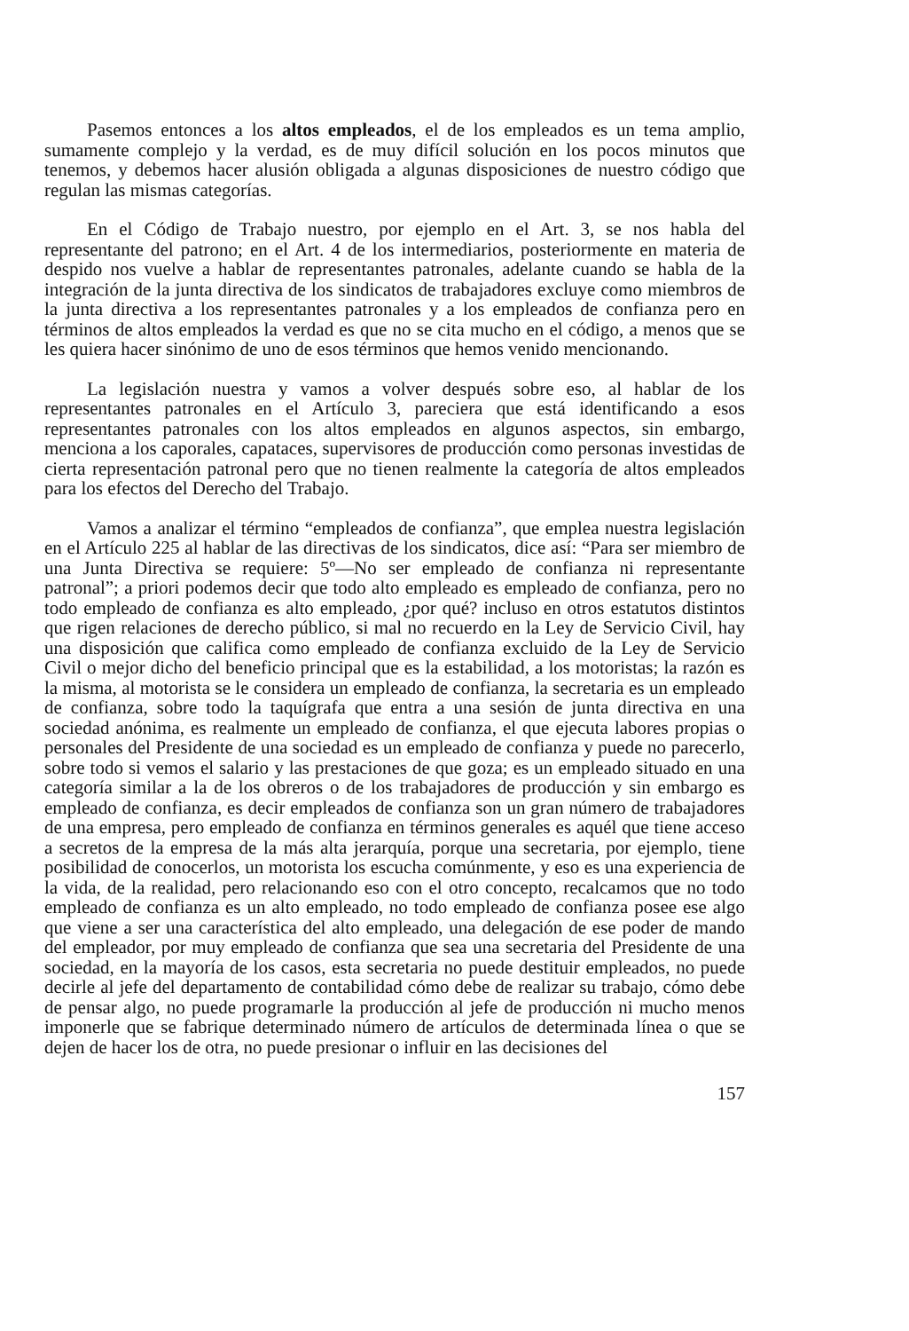Pasemos entonces a los altos empleados, el de los empleados es un tema amplio, sumamente complejo y la verdad, es de muy difícil solución en los pocos minutos que tenemos, y debemos hacer alusión obligada a algunas disposiciones de nuestro código que regulan las mismas categorías.
En el Código de Trabajo nuestro, por ejemplo en el Art. 3, se nos habla del representante del patrono; en el Art. 4 de los intermediarios, posteriormente en materia de despido nos vuelve a hablar de representantes patronales, adelante cuando se habla de la integración de la junta directiva de los sindicatos de trabajadores excluye como miembros de la junta directiva a los representantes patronales y a los empleados de confianza pero en términos de altos empleados la verdad es que no se cita mucho en el código, a menos que se les quiera hacer sinónimo de uno de esos términos que hemos venido mencionando.
La legislación nuestra y vamos a volver después sobre eso, al hablar de los representantes patronales en el Artículo 3, pareciera que está identificando a esos representantes patronales con los altos empleados en algunos aspectos, sin embargo, menciona a los caporales, capataces, supervisores de producción como personas investidas de cierta representación patronal pero que no tienen realmente la categoría de altos empleados para los efectos del Derecho del Trabajo.
Vamos a analizar el término “empleados de confianza”, que emplea nuestra legislación en el Artículo 225 al hablar de las directivas de los sindicatos, dice así: “Para ser miembro de una Junta Directiva se requiere: 5º—No ser empleado de confianza ni representante patronal”; a priori podemos decir que todo alto empleado es empleado de confianza, pero no todo empleado de confianza es alto empleado, ¿por qué? incluso en otros estatutos distintos que rigen relaciones de derecho público, si mal no recuerdo en la Ley de Servicio Civil, hay una disposición que califica como empleado de confianza excluido de la Ley de Servicio Civil o mejor dicho del beneficio principal que es la estabilidad, a los motoristas; la razón es la misma, al motorista se le considera un empleado de confianza, la secretaria es un empleado de confianza, sobre todo la taquígrafa que entra a una sesión de junta directiva en una sociedad anónima, es realmente un empleado de confianza, el que ejecuta labores propias o personales del Presidente de una sociedad es un empleado de confianza y puede no parecerlo, sobre todo si vemos el salario y las prestaciones de que goza; es un empleado situado en una categoría similar a la de los obreros o de los trabajadores de producción y sin embargo es empleado de confianza, es decir empleados de confianza son un gran número de trabajadores de una empresa, pero empleado de confianza en términos generales es aquél que tiene acceso a secretos de la empresa de la más alta jerarquía, porque una secretaria, por ejemplo, tiene posibilidad de conocerlos, un motorista los escucha comúnmente, y eso es una experiencia de la vida, de la realidad, pero relacionando eso con el otro concepto, recalcamos que no todo empleado de confianza es un alto empleado, no todo empleado de confianza posee ese algo que viene a ser una característica del alto empleado, una delegación de ese poder de mando del empleador, por muy empleado de confianza que sea una secretaria del Presidente de una sociedad, en la mayoría de los casos, esta secretaria no puede destituir empleados, no puede decirle al jefe del departamento de contabilidad cómo debe de realizar su trabajo, cómo debe de pensar algo, no puede programarle la producción al jefe de producción ni mucho menos imponerle que se fabrique determinado número de artículos de determinada línea o que se dejen de hacer los de otra, no puede presionar o influir en las decisiones del
157